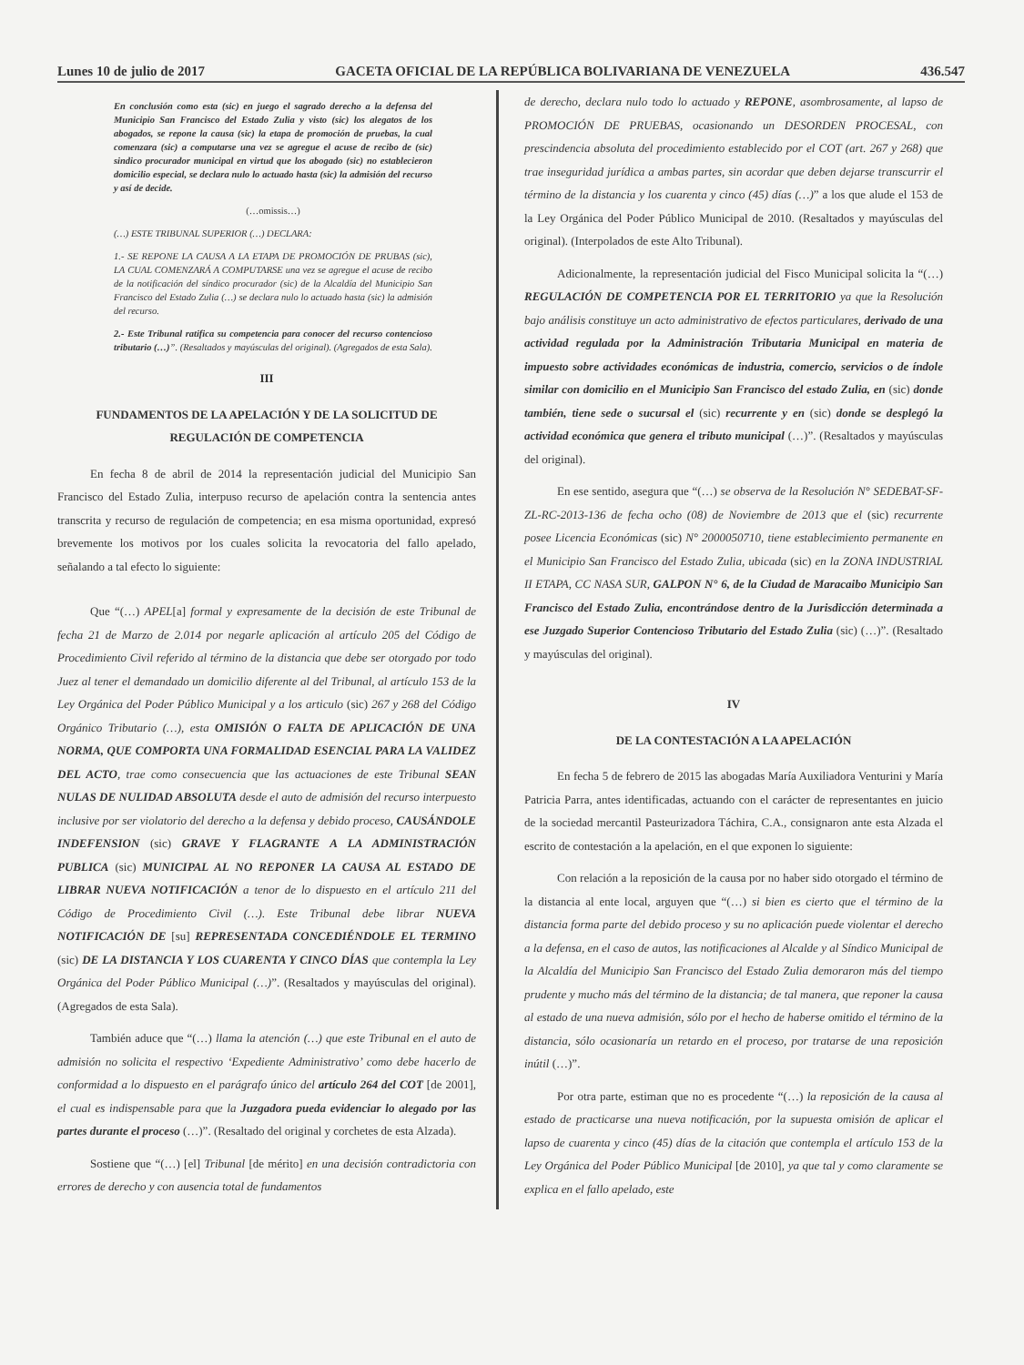Lunes 10 de julio de 2017 GACETA OFICIAL DE LA REPÚBLICA BOLIVARIANA DE VENEZUELA 436.547
En conclusión como esta (sic) en juego el sagrado derecho a la defensa del Municipio San Francisco del Estado Zulia y visto (sic) los alegatos de los abogados, se repone la causa (sic) la etapa de promoción de pruebas, la cual comenzara (sic) a computarse una vez se agregue el acuse de recibo de (sic) sindico procurador municipal en virtud que los abogado (sic) no establecieron domicilio especial, se declara nulo lo actuado hasta (sic) la admisión del recurso y así de decide.
(…omissis…)
(…) ESTE TRIBUNAL SUPERIOR (…) DECLARA:
1.- SE REPONE LA CAUSA A LA ETAPA DE PROMOCIÓN DE PRUBAS (sic), LA CUAL COMENZARÁ A COMPUTARSE una vez se agregue el acuse de recibo de la notificación del síndico procurador (sic) de la Alcaldía del Municipio San Francisco del Estado Zulia (…) se declara nulo lo actuado hasta (sic) la admisión del recurso.
2.- Este Tribunal ratifica su competencia para conocer del recurso contencioso tributario (…)”. (Resaltados y mayúsculas del original). (Agregados de esta Sala).
III
FUNDAMENTOS DE LA APELACIÓN Y DE LA SOLICITUD DE REGULACIÓN DE COMPETENCIA
En fecha 8 de abril de 2014 la representación judicial del Municipio San Francisco del Estado Zulia, interpuso recurso de apelación contra la sentencia antes transcrita y recurso de regulación de competencia; en esa misma oportunidad, expresó brevemente los motivos por los cuales solicita la revocatoria del fallo apelado, señalando a tal efecto lo siguiente:
Que “(…) APEL[a] formal y expresamente de la decisión de este Tribunal de fecha 21 de Marzo de 2.014 por negarle aplicación al artículo 205 del Código de Procedimiento Civil referido al término de la distancia que debe ser otorgado por todo Juez al tener el demandado un domicilio diferente al del Tribunal, al artículo 153 de la Ley Orgánica del Poder Público Municipal y a los articulo (sic) 267 y 268 del Código Orgánico Tributario (…), esta OMISIÓN O FALTA DE APLICACIÓN DE UNA NORMA, QUE COMPORTA UNA FORMALIDAD ESENCIAL PARA LA VALIDEZ DEL ACTO, trae como consecuencia que las actuaciones de este Tribunal SEAN NULAS DE NULIDAD ABSOLUTA desde el auto de admisión del recurso interpuesto inclusive por ser violatorio del derecho a la defensa y debido proceso, CAUSÁNDOLE INDEFENSION (sic) GRAVE Y FLAGRANTE A LA ADMINISTRACIÓN PUBLICA (sic) MUNICIPAL AL NO REPONER LA CAUSA AL ESTADO DE LIBRAR NUEVA NOTIFICACIÓN a tenor de lo dispuesto en el artículo 211 del Código de Procedimiento Civil (…). Este Tribunal debe librar NUEVA NOTIFICACIÓN DE [su] REPRESENTADA CONCEDIÉNDOLE EL TERMINO (sic) DE LA DISTANCIA Y LOS CUARENTA Y CINCO DÍAS que contempla la Ley Orgánica del Poder Público Municipal (…)”. (Resaltados y mayúsculas del original). (Agregados de esta Sala).
También aduce que “(…) llama la atención (…) que este Tribunal en el auto de admisión no solicita el respectivo ‘Expediente Administrativo’ como debe hacerlo de conformidad a lo dispuesto en el parágrafo único del artículo 264 del COT [de 2001], el cual es indispensable para que la Juzgadora pueda evidenciar lo alegado por las partes durante el proceso (…)”. (Resaltado del original y corchetes de esta Alzada).
Sostiene que “(…) [el] Tribunal [de mérito] en una decisión contradictoria con errores de derecho y con ausencia total de fundamentos
de derecho, declara nulo todo lo actuado y REPONE, asombrosamente, al lapso de PROMOCIÓN DE PRUEBAS, ocasionando un DESORDEN PROCESAL, con prescindencia absoluta del procedimiento establecido por el COT (art. 267 y 268) que trae inseguridad jurídica a ambas partes, sin acordar que deben dejarse transcurrir el término de la distancia y los cuarenta y cinco (45) días (…)” a los que alude el 153 de la Ley Orgánica del Poder Público Municipal de 2010. (Resaltados y mayúsculas del original). (Interpolados de este Alto Tribunal).
Adicionalmente, la representación judicial del Fisco Municipal solicita la “(…) REGULACIÓN DE COMPETENCIA POR EL TERRITORIO ya que la Resolución bajo análisis constituye un acto administrativo de efectos particulares, derivado de una actividad regulada por la Administración Tributaria Municipal en materia de impuesto sobre actividades económicas de industria, comercio, servicios o de índole similar con domicilio en el Municipio San Francisco del estado Zulia, en (sic) donde también, tiene sede o sucursal el (sic) recurrente y en (sic) donde se desplegó la actividad económica que genera el tributo municipal (…)”. (Resaltados y mayúsculas del original).
En ese sentido, asegura que “(…) se observa de la Resolución N° SEDEBAT-SF-ZL-RC-2013-136 de fecha ocho (08) de Noviembre de 2013 que el (sic) recurrente posee Licencia Económicas (sic) N° 2000050710, tiene establecimiento permanente en el Municipio San Francisco del Estado Zulia, ubicada (sic) en la ZONA INDUSTRIAL II ETAPA, CC NASA SUR, GALPON N° 6, de la Ciudad de Maracaibo Municipio San Francisco del Estado Zulia, encontrándose dentro de la Jurisdicción determinada a ese Juzgado Superior Contencioso Tributario del Estado Zulia (sic) (…)”. (Resaltado y mayúsculas del original).
IV
DE LA CONTESTACIÓN A LA APELACIÓN
En fecha 5 de febrero de 2015 las abogadas María Auxiliadora Venturini y María Patricia Parra, antes identificadas, actuando con el carácter de representantes en juicio de la sociedad mercantil Pasteurizadora Táchira, C.A., consignaron ante esta Alzada el escrito de contestación a la apelación, en el que exponen lo siguiente:
Con relación a la reposición de la causa por no haber sido otorgado el término de la distancia al ente local, arguyen que “(…) si bien es cierto que el término de la distancia forma parte del debido proceso y su no aplicación puede violentar el derecho a la defensa, en el caso de autos, las notificaciones al Alcalde y al Síndico Municipal de la Alcaldía del Municipio San Francisco del Estado Zulia demoraron más del tiempo prudente y mucho más del término de la distancia; de tal manera, que reponer la causa al estado de una nueva admisión, sólo por el hecho de haberse omitido el término de la distancia, sólo ocasionaría un retardo en el proceso, por tratarse de una reposición inútil (…)”.
Por otra parte, estiman que no es procedente “(…) la reposición de la causa al estado de practicarse una nueva notificación, por la supuesta omisión de aplicar el lapso de cuarenta y cinco (45) días de la citación que contempla el artículo 153 de la Ley Orgánica del Poder Público Municipal [de 2010], ya que tal y como claramente se explica en el fallo apelado, este